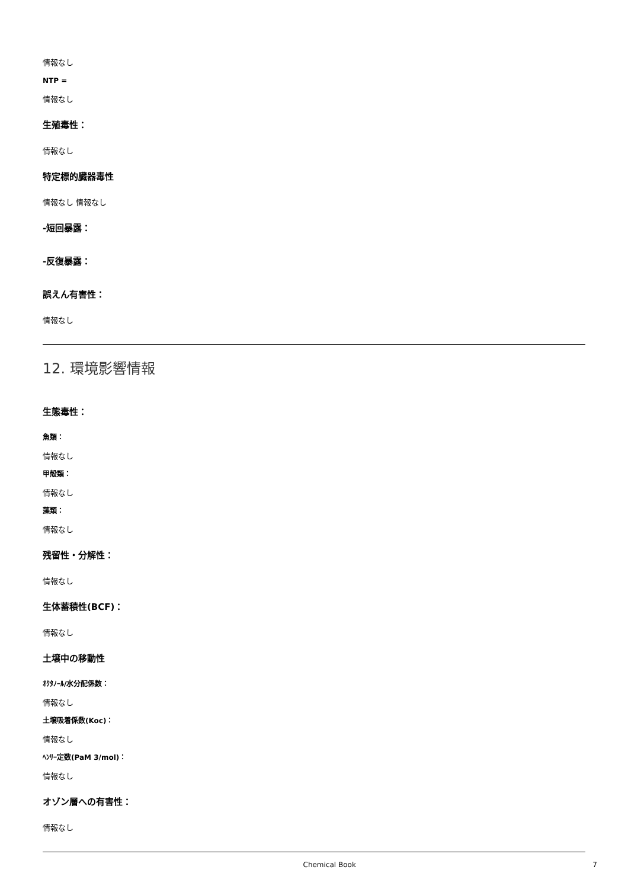情報なし
NTP =
情報なし
生殖毒性：
情報なし
特定標的臓器毒性
情報なし 情報なし
-短回暴露：
-反復暴露：
誤えん有害性：
情報なし
12. 環境影響情報
生態毒性：
魚類：
情報なし
甲殻類：
情報なし
藻類：
情報なし
残留性・分解性：
情報なし
生体蓄積性(BCF)：
情報なし
土壌中の移動性
ｵｸﾀﾉｰﾙ/水分配係数：
情報なし
土壌吸着係数(Koc)：
情報なし
ﾍﾝﾘｰ定数(PaM 3/mol)：
情報なし
オゾン層への有害性：
情報なし
Chemical Book 7